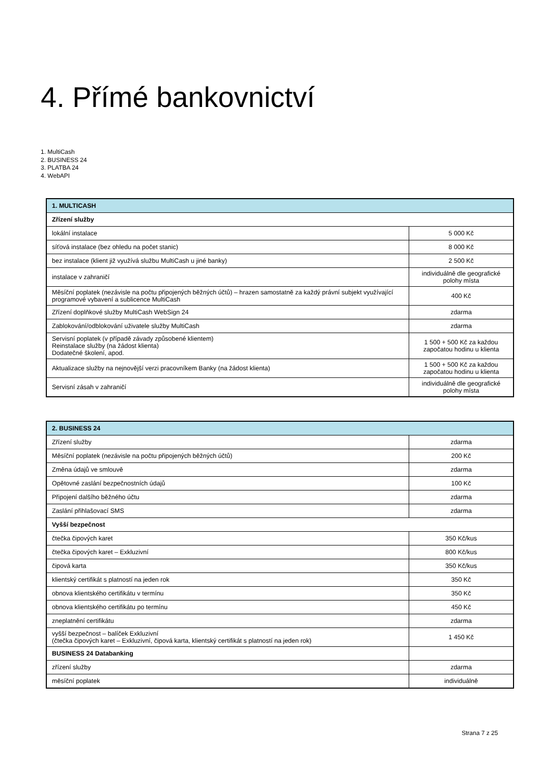4. Přímé bankovnictví
1. MultiCash
2. BUSINESS 24
3. PLATBA 24
4. WebAPI
| 1. MULTICASH | |
| Zřízení služby | |
| lokální instalace | 5 000 Kč |
| síťová instalace (bez ohledu na počet stanic) | 8 000 Kč |
| bez instalace (klient již využívá službu MultiCash u jiné banky) | 2 500 Kč |
| instalace v zahraničí | individuálně dle geografické polohy místa |
| Měsíční poplatek (nezávisle na počtu připojených běžných účtů) – hrazen samostatně za každý právní subjekt využívající programové vybavení a sublicence MultiCash | 400 Kč |
| Zřízení doplňkové služby MultiCash WebSign 24 | zdarma |
| Zablokování/odblokování uživatele služby MultiCash | zdarma |
| Servisní poplatek (v případě závady způsobené klientem) Reinstalace služby (na žádost klienta) Dodatečné školení, apod. | 1 500 + 500 Kč za každou započatou hodinu u klienta |
| Aktualizace služby na nejnovější verzi pracovníkem Banky (na žádost klienta) | 1 500 + 500 Kč za každou započatou hodinu u klienta |
| Servisní zásah v zahraničí | individuálně dle geografické polohy místa |
| 2. BUSINESS 24 | |
| Zřízení služby | zdarma |
| Měsíční poplatek (nezávisle na počtu připojených běžných účtů) | 200 Kč |
| Změna údajů ve smlouvě | zdarma |
| Opětovné zaslání bezpečnostních údajů | 100 Kč |
| Připojení dalšího běžného účtu | zdarma |
| Zaslání přihlašovací SMS | zdarma |
| Vyšší bezpečnost | |
| čtečka čipových karet | 350 Kč/kus |
| čtečka čipových karet – Exkluzivní | 800 Kč/kus |
| čipová karta | 350 Kč/kus |
| klientský certifikát s platností na jeden rok | 350 Kč |
| obnova klientského certifikátu v termínu | 350 Kč |
| obnova klientského certifikátu po termínu | 450 Kč |
| zneplatnění certifikátu | zdarma |
| vyšší bezpečnost – balíček Exkluzivní (čtečka čipových karet – Exkluzivní, čipová karta, klientský certifikát s platností na jeden rok) | 1 450 Kč |
| BUSINESS 24 Databanking | |
| zřízení služby | zdarma |
| měsíční poplatek | individuálně |
Strana 7 z 25